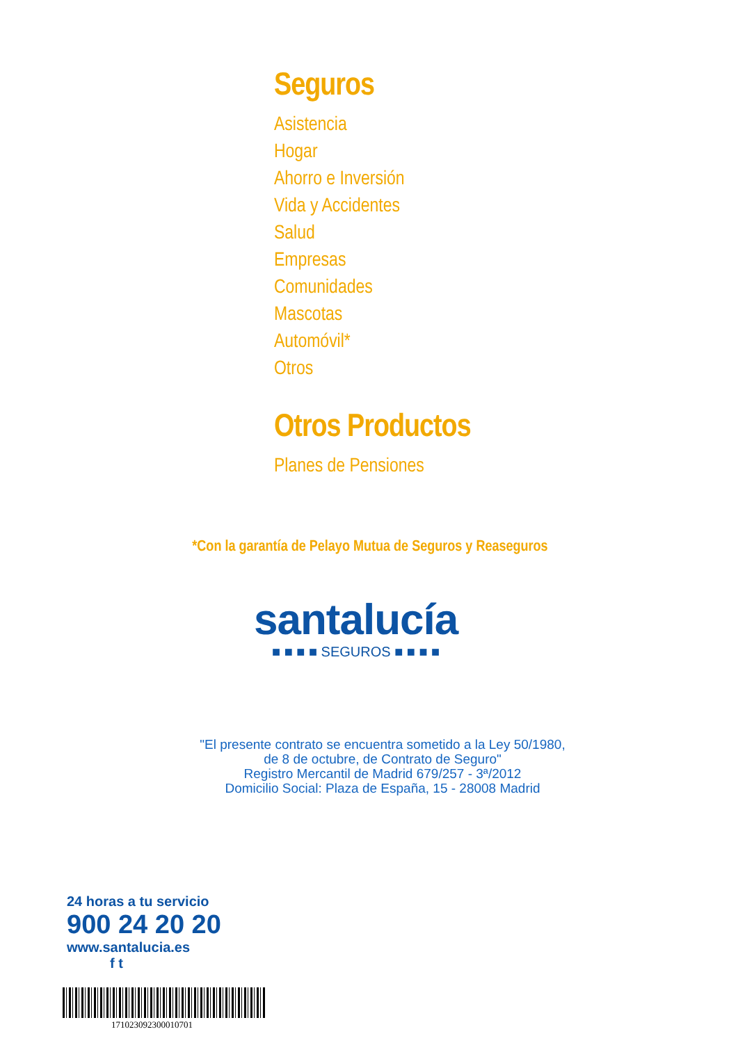Seguros
Asistencia
Hogar
Ahorro e Inversión
Vida y Accidentes
Salud
Empresas
Comunidades
Mascotas
Automóvil*
Otros
Otros Productos
Planes de Pensiones
*Con la garantía de Pelayo Mutua de Seguros y Reaseguros
santalucía
■ ■ ■ ■ SEGUROS ■ ■ ■ ■
"El presente contrato se encuentra sometido a la Ley 50/1980,
de 8 de octubre, de Contrato de Seguro"
Registro Mercantil de Madrid 679/257 - 3ª/2012
Domicilio Social: Plaza de España, 15 - 28008 Madrid
24 horas a tu servicio
900 24 20 20
www.santalucia.es
f t
171023092300010701